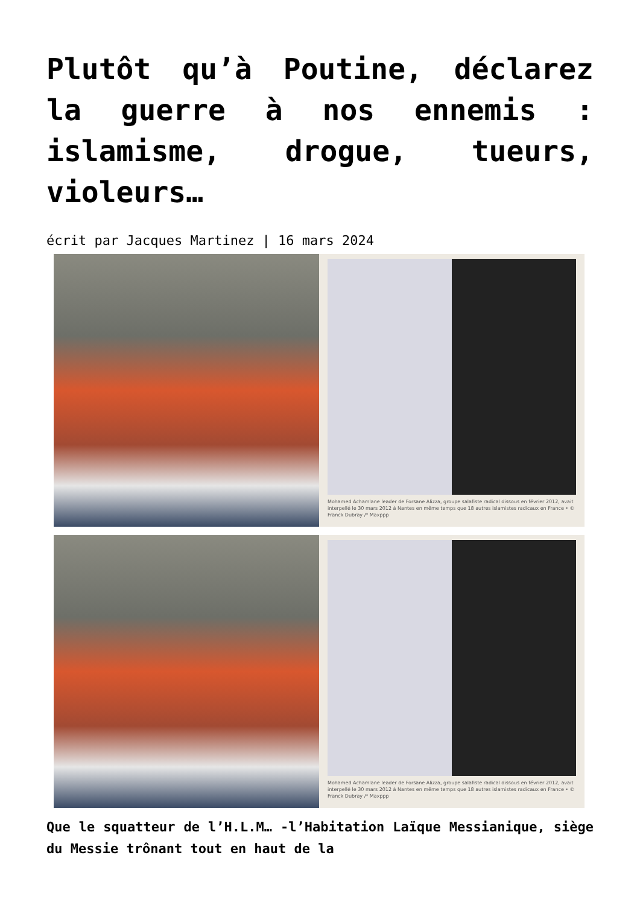Plutôt qu’à Poutine, déclarez la guerre à nos ennemis : islamisme, drogue, tueurs, violeurs…
écrit par Jacques Martinez | 16 mars 2024
Mohamed Achamlane leader de Forsane Alizza, groupe salafiste radical dissous en février 2012, avait interpellé le 30 mars 2012 à Nantes en même temps que 18 autres islamistes radicaux en France • © Franck Dubray /* Maxppp
Mohamed Achamlane leader de Forsane Alizza, groupe salafiste radical dissous en février 2012, avait interpellé le 30 mars 2012 à Nantes en même temps que 18 autres islamistes radicaux en France • © Franck Dubray /* Maxppp
Que le squatteur de l’H.L.M… -l’Habitation Laïque Messianique, siège du Messie trônant tout en haut de la